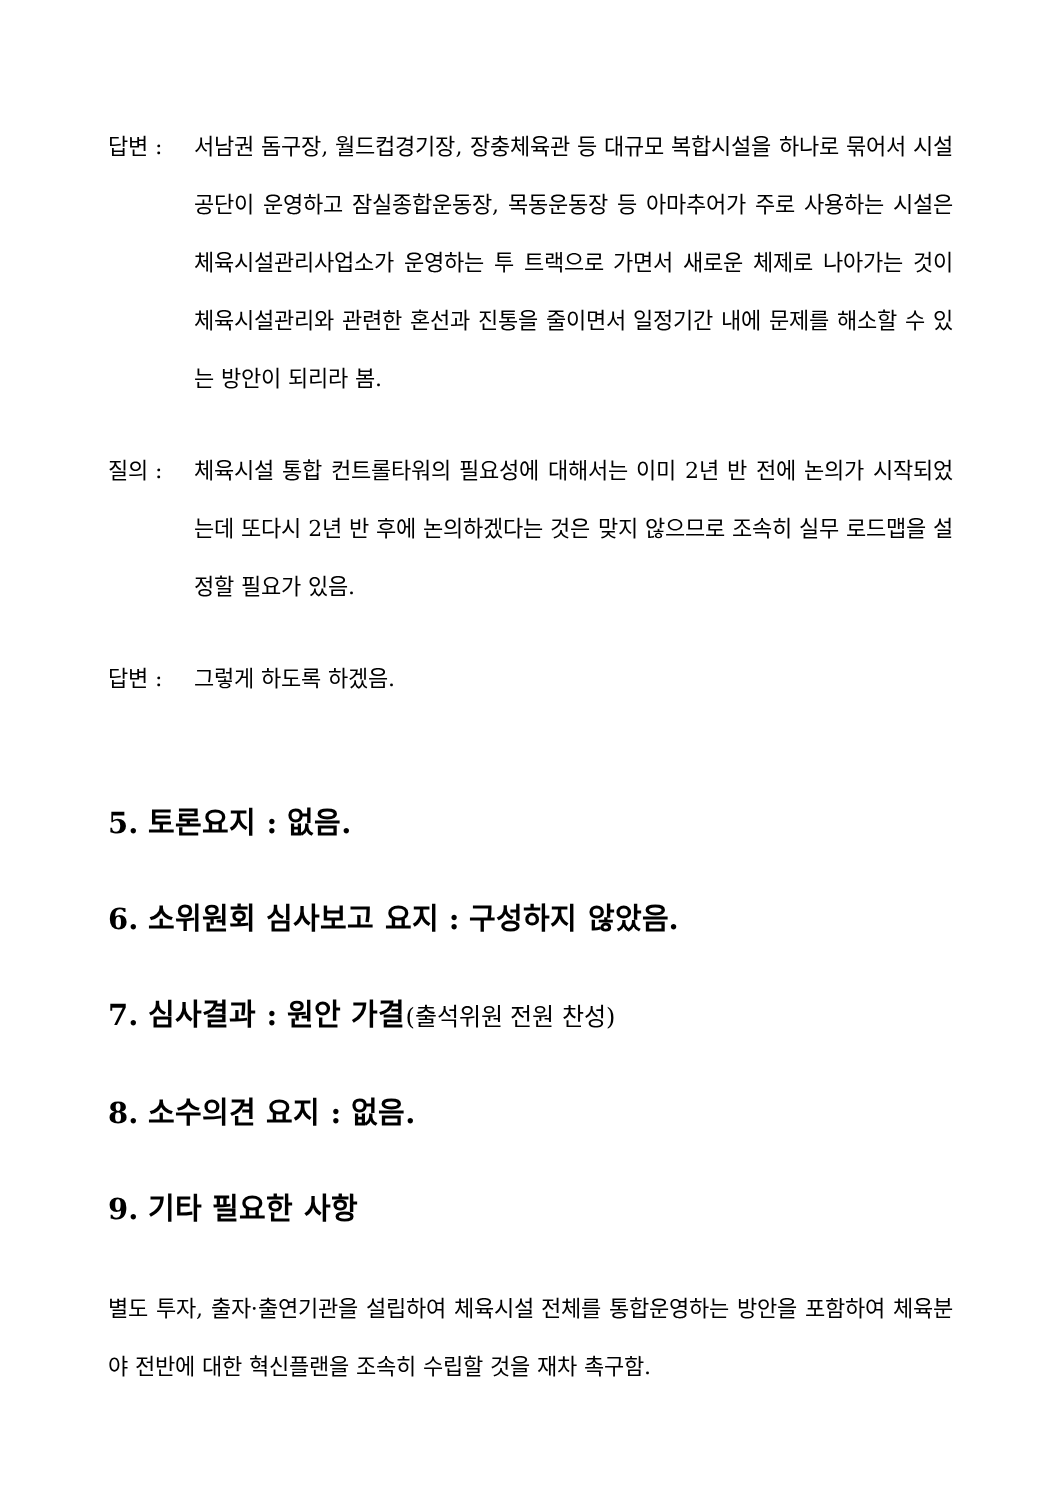답변 : 서남권 돔구장, 월드컵경기장, 장충체육관 등 대규모 복합시설을 하나로 묶어서 시설공단이 운영하고 잠실종합운동장, 목동운동장 등 아마추어가 주로 사용하는 시설은 체육시설관리사업소가 운영하는 투 트랙으로 가면서 새로운 체제로 나아가는 것이 체육시설관리와 관련한 혼선과 진통을 줄이면서 일정기간 내에 문제를 해소할 수 있는 방안이 되리라 봄.
질의 : 체육시설 통합 컨트롤타워의 필요성에 대해서는 이미 2년 반 전에 논의가 시작되었는데 또다시 2년 반 후에 논의하겠다는 것은 맞지 않으므로 조속히 실무 로드맵을 설정할 필요가 있음.
답변 : 그렇게 하도록 하겠음.
5. 토론요지 : 없음.
6. 소위원회 심사보고 요지 : 구성하지 않았음.
7. 심사결과 : 원안 가결(출석위원 전원 찬성)
8. 소수의견 요지 : 없음.
9. 기타 필요한 사항
별도 투자, 출자·출연기관을 설립하여 체육시설 전체를 통합운영하는 방안을 포함하여 체육분야 전반에 대한 혁신플랜을 조속히 수립할 것을 재차 촉구함.